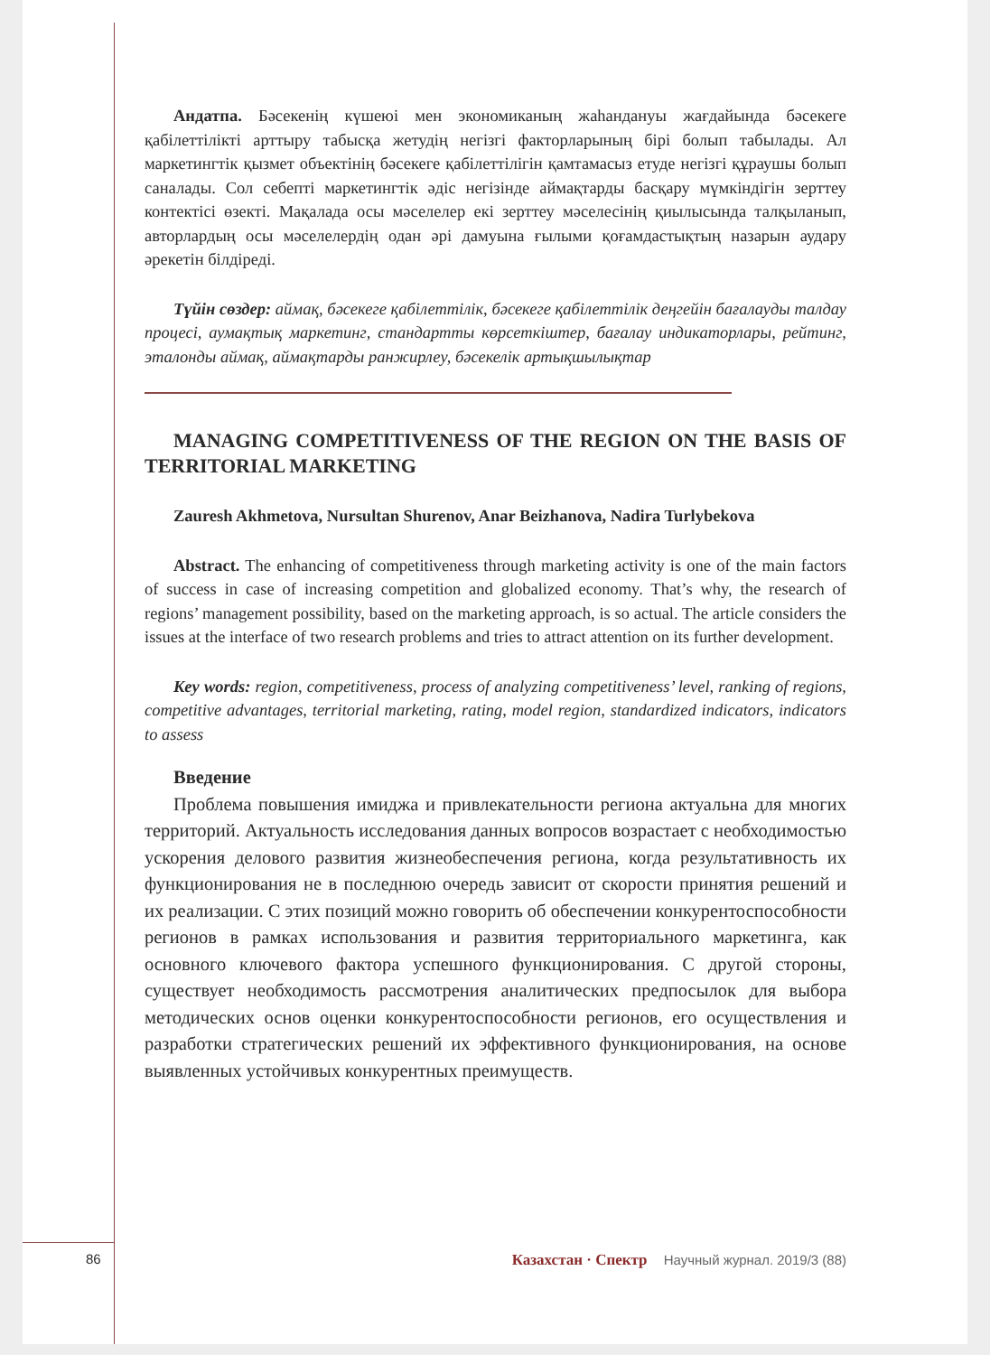Андатпа. Бәсекенің күшеюі мен экономиканың жаһандануы жағдайында бәсекеге қабілеттілікті арттыру табысқа жетудің негізгі факторларының бірі болып табылады. Ал маркетингтік қызмет объектінің бәсекеге қабілеттілігін қамтамасыз етуде негізгі құраушы болып саналады. Сол себепті маркетингтік әдіс негізінде аймақтарды басқару мүмкіндігін зерттеу контектісі өзекті. Мақалада осы мәселелер екі зерттеу мәселесінің қиылысында талқыланып, авторлардың осы мәселелердің одан әрі дамуына ғылыми қоғамдастықтың назарын аудару әрекетін білдіреді.
Түйін сөздер: аймақ, бәсекеге қабілеттілік, бәсекеге қабілеттілік деңгейін бағалауды талдау процесі, аумақтық маркетинг, стандартты көрсеткіштер, бағалау индикаторлары, рейтинг, эталонды аймақ, аймақтарды ранжирлеу, бәсекелік артықшылықтар
MANAGING COMPETITIVENESS OF THE REGION ON THE BASIS OF TERRITORIAL MARKETING
Zauresh Akhmetova, Nursultan Shurenov, Anar Beizhanova, Nadira Turlybekova
Abstract. The enhancing of competitiveness through marketing activity is one of the main factors of success in case of increasing competition and globalized economy. That’s why, the research of regions’ management possibility, based on the marketing approach, is so actual. The article considers the issues at the interface of two research problems and tries to attract attention on its further development.
Key words: region, competitiveness, process of analyzing competitiveness’ level, ranking of regions, competitive advantages, territorial marketing, rating, model region, standardized indicators, indicators to assess
Введение
Проблема повышения имиджа и привлекательности региона актуальна для многих территорий. Актуальность исследования данных вопросов возрастает с необходимостью ускорения делового развития жизнеобеспечения региона, когда результативность их функционирования не в последнюю очередь зависит от скорости принятия решений и их реализации. С этих позиций можно говорить об обеспечении конкурентоспособности регионов в рамках использования и развития территориального маркетинга, как основного ключевого фактора успешного функционирования. С другой стороны, существует необходимость рассмотрения аналитических предпосылок для выбора методических основ оценки конкурентоспособности регионов, его осуществления и разработки стратегических решений их эффективного функционирования, на основе выявленных устойчивых конкурентных преимуществ.
86 Казахстан · Спектр Научный журнал. 2019/3 (88)